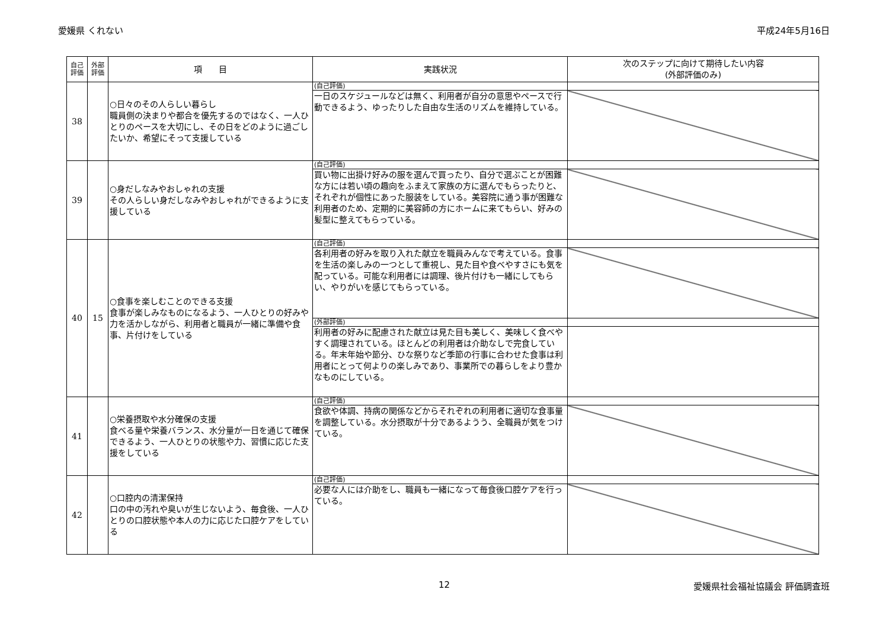愛媛県 くれない 平成24年5月16日
| 自己評価 | 外部評価 | 項 目 | 実践状況 | 次のステップに向けて期待したい内容 (外部評価のみ) |
| --- | --- | --- | --- | --- |
| 38 | | ○日々のその人らしい暮らし 職員側の決まりや都合を優先するのではなく、一人ひとりのペースを大切にし、その日をどのように過ごしたいか、希望にそって支援している | (自己評価) | |
| | | | 一日のスケジュールなどは無く、利用者が自分の意思やペースで行動できるよう、ゆったりした自由な生活のリズムを維持している。 | |
| 39 | | ○身だしなみやおしゃれの支援 その人らしい身だしなみやおしゃれができるように支援している | (自己評価) | |
| | | | 買い物に出掛け好みの服を選んで買ったり、自分で選ぶことが困難な方には若い頃の趣向をふまえて家族の方に選んでもらったりと、それぞれが個性にあった服装をしている。美容院に通う事が困難な利用者のため、定期的に美容師の方にホームに来てもらい、好みの髪型に整えてもらっている。 | |
| 40 | 15 | ○食事を楽しむことのできる支援 食事が楽しみなものになるよう、一人ひとりの好みや力を活かしながら、利用者と職員が一緒に準備や食事、片付けをしている | (自己評価) | |
| | | | 各利用者の好みを取り入れた献立を職員みんなで考えている。食事を生活の楽しみの一つとして重視し、見た目や食べやすさにも気を配っている。可能な利用者には調理、後片付けも一緒にしてもらい、やりがいを感じてもらっている。 | |
| | | | (外部評価) | |
| | | | 利用者の好みに配慮された献立は見た目も美しく、美味しく食べやすく調理されている。ほとんどの利用者は介助なしで完食している。年末年始や節分、ひな祭りなど季節の行事に合わせた食事は利用者にとって何よりの楽しみであり、事業所での暮らしをより豊かなものにしている。 | |
| 41 | | ○栄養摂取や水分確保の支援 食べる量や栄養バランス、水分量が一日を通じて確保できるよう、一人ひとりの状態や力、習慣に応じた支援をしている | (自己評価) | |
| | | | 食欲や体調、持病の関係などからそれぞれの利用者に適切な食事量を調整している。水分摂取が十分であるようう、全職員が気をつけている。 | |
| 42 | | ○口腔内の清潔保持 口の中の汚れや臭いが生じないよう、毎食後、一人ひとりの口腔状態や本人の力に応じた口腔ケアをしている | (自己評価) | |
| | | | 必要な人には介助をし、職員も一緒になって毎食後口腔ケアを行っている。 | |
12 愛媛県社会福祉協議会 評価調査班